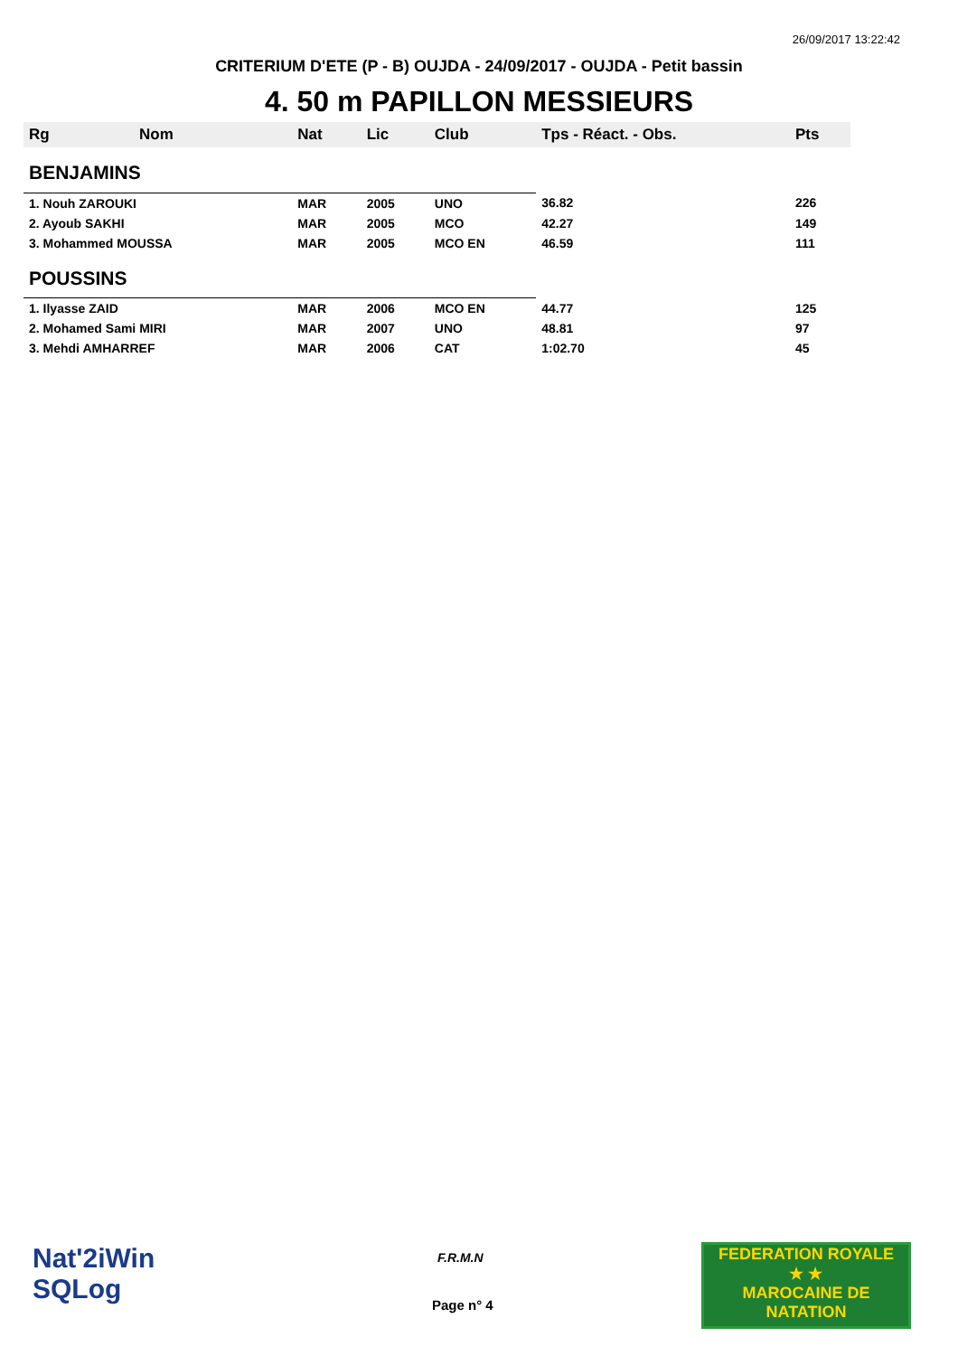26/09/2017 13:22:42
CRITERIUM D'ETE (P - B) OUJDA - 24/09/2017 - OUJDA - Petit bassin
4. 50 m PAPILLON MESSIEURS
| Rg | Nom | Nat | Lic | Club | Tps - Réact. - Obs. | Pts |
| --- | --- | --- | --- | --- | --- | --- |
| BENJAMINS | | | | | | |
| 1. Nouh ZAROUKI | | MAR | 2005 | UNO | 36.82 | 226 |
| 2. Ayoub SAKHI | | MAR | 2005 | MCO | 42.27 | 149 |
| 3. Mohammed MOUSSA | | MAR | 2005 | MCO EN | 46.59 | 111 |
| POUSSINS | | | | | | |
| 1. Ilyasse ZAID | | MAR | 2006 | MCO EN | 44.77 | 125 |
| 2. Mohamed Sami MIRI | | MAR | 2007 | UNO | 48.81 | 97 |
| 3. Mehdi AMHARREF | | MAR | 2006 | CAT | 1:02.70 | 45 |
Nat'2iWin
SQLog
F.R.M.N
Page n° 4
FEDERATION ROYALE
★ ★
MAROCAINE DE NATATION